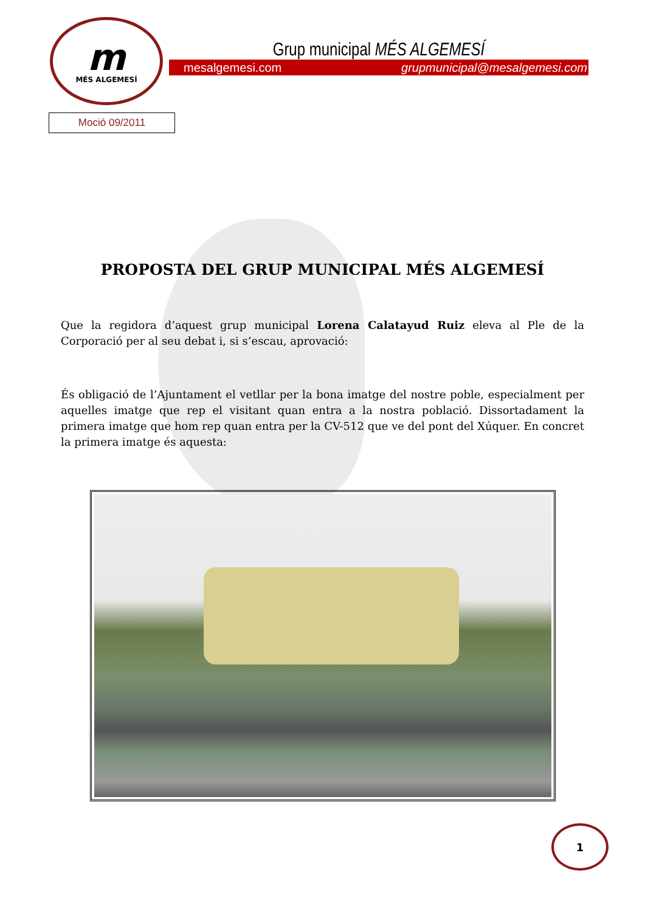m
MÉS ALGEMESÍ
Grup municipal MÉS ALGEMESÍ
mesalgemesi.com grupmunicipal@mesalgemesi.com
Moció 09/2011
PROPOSTA DEL GRUP MUNICIPAL MÉS ALGEMESÍ
Que la regidora d’aquest grup municipal Lorena Calatayud Ruiz eleva al Ple de la Corporació per al seu debat i, si s’escau, aprovació:
És obligació de l’Ajuntament el vetllar per la bona imatge del nostre poble, especialment per aquelles imatge que rep el visitant quan entra a la nostra població. Dissortadament la primera imatge que hom rep quan entra per la CV-512 que ve del pont del Xúquer. En concret la primera imatge és aquesta:
1